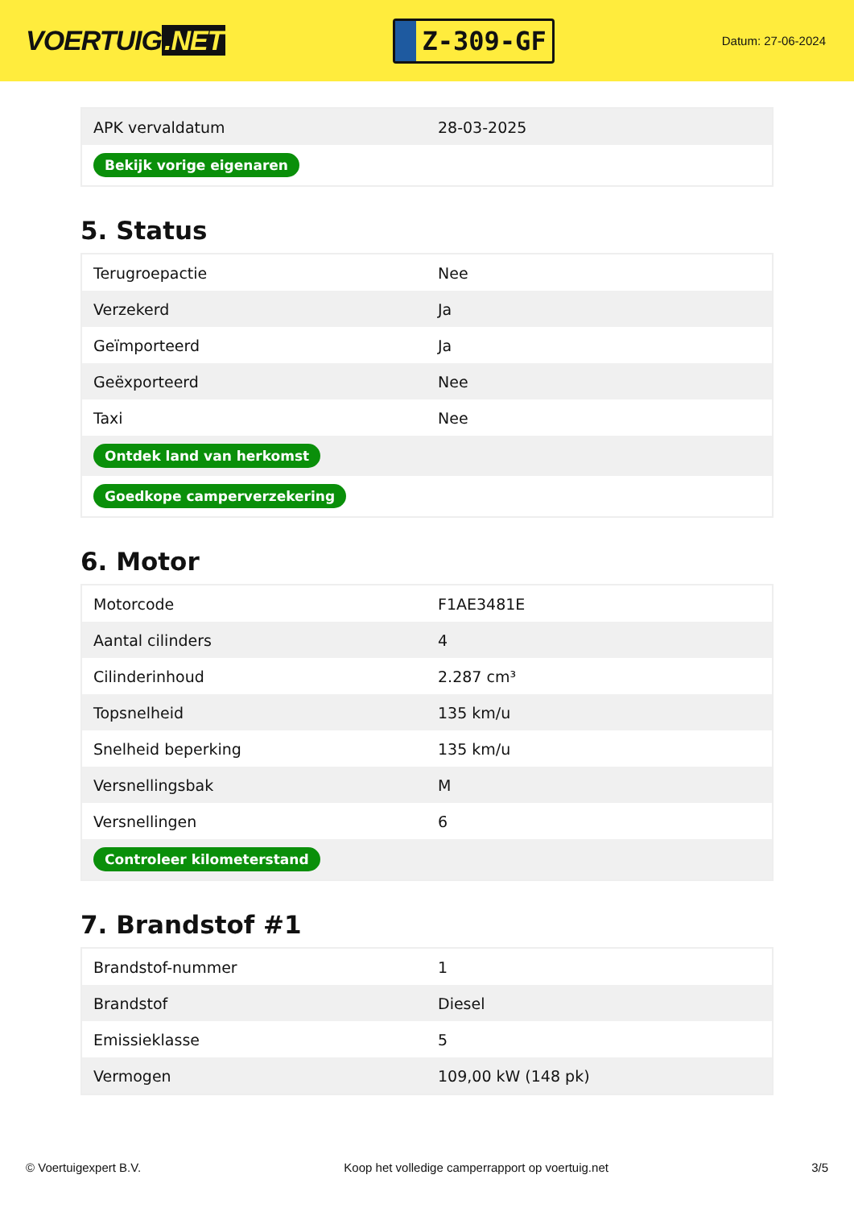VOERTUIG.NET
Z-309-GF
Datum: 27-06-2024
| APK vervaldatum | 28-03-2025 |
| Bekijk vorige eigenaren | |
5. Status
| Terugroepactie | Nee |
| Verzekerd | Ja |
| Geïmporteerd | Ja |
| Geëxporteerd | Nee |
| Taxi | Nee |
| Ontdek land van herkomst | |
| Goedkope camperverzekering | |
6. Motor
| Motorcode | F1AE3481E |
| Aantal cilinders | 4 |
| Cilinderinhoud | 2.287 cm³ |
| Topsnelheid | 135 km/u |
| Snelheid beperking | 135 km/u |
| Versnellingsbak | M |
| Versnellingen | 6 |
| Controleer kilometerstand | |
7. Brandstof #1
| Brandstof-nummer | 1 |
| Brandstof | Diesel |
| Emissieklasse | 5 |
| Vermogen | 109,00 kW (148 pk) |
© Voertuigexpert B.V. Koop het volledige camperrapport op voertuig.net 3/5